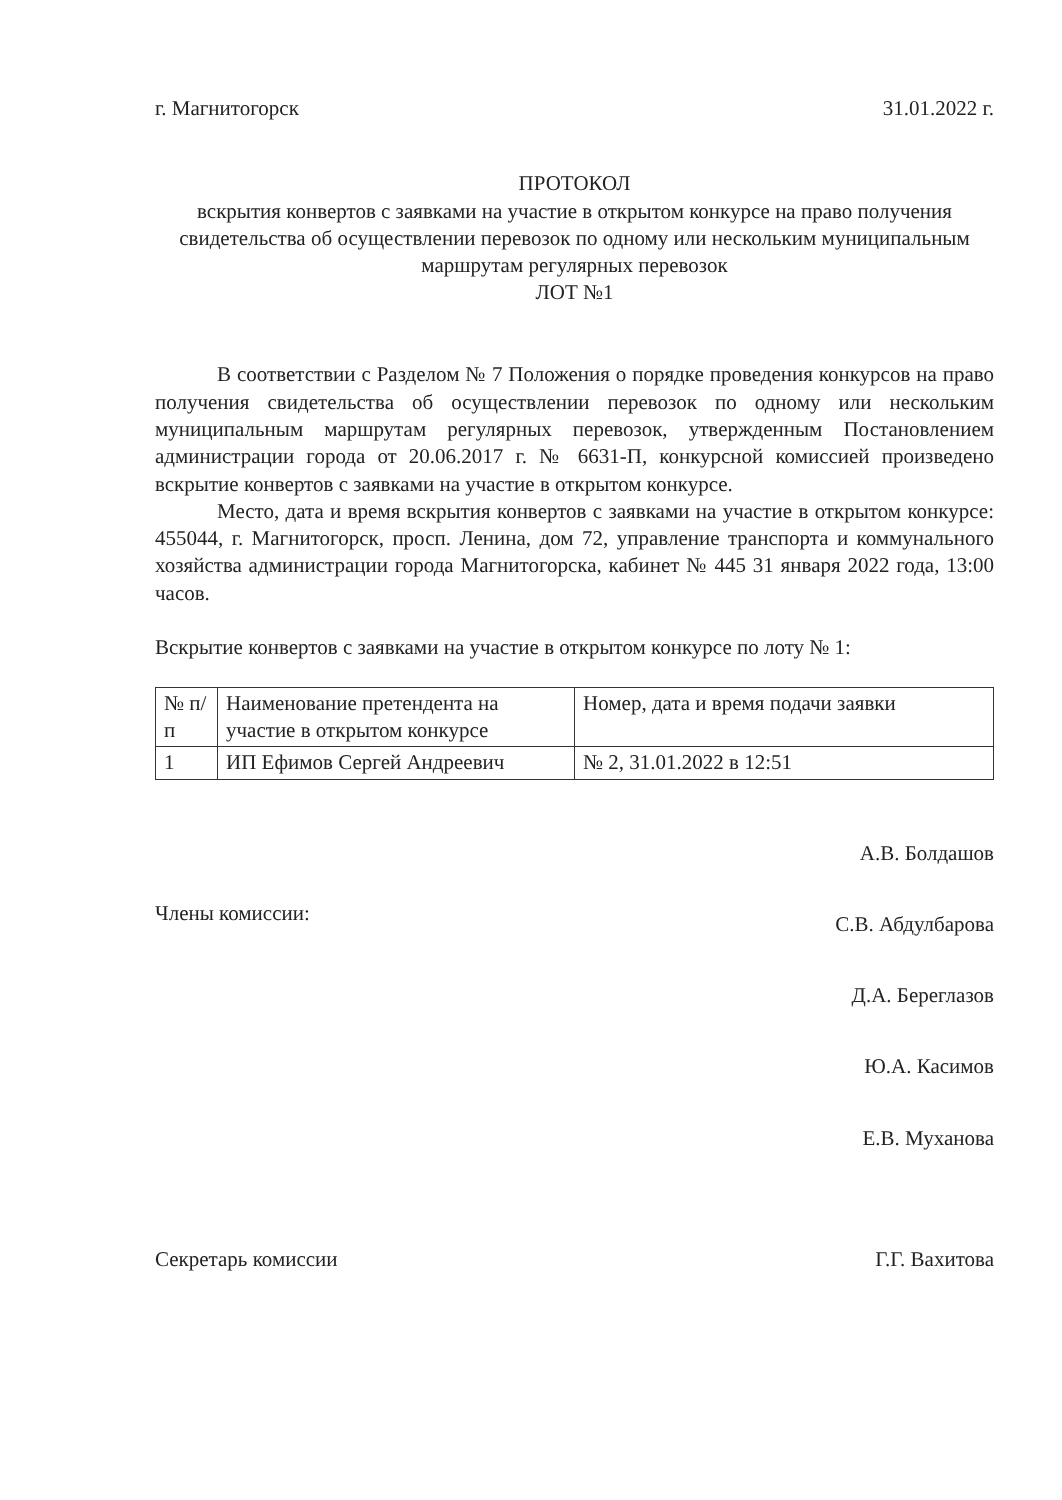г. Магнитогорск 31.01.2022 г.
ПРОТОКОЛ
вскрытия конвертов с заявками на участие в открытом конкурсе на право получения свидетельства об осуществлении перевозок по одному или нескольким муниципальным маршрутам регулярных перевозок
ЛОТ №1
В соответствии с Разделом № 7 Положения о порядке проведения конкурсов на право получения свидетельства об осуществлении перевозок по одному или нескольким муниципальным маршрутам регулярных перевозок, утвержденным Постановлением администрации города от 20.06.2017 г. № 6631-П, конкурсной комиссией произведено вскрытие конвертов с заявками на участие в открытом конкурсе.
Место, дата и время вскрытия конвертов с заявками на участие в открытом конкурсе: 455044, г. Магнитогорск, просп. Ленина, дом 72, управление транспорта и коммунального хозяйства администрации города Магнитогорска, кабинет № 445 31 января 2022 года, 13:00 часов.
Вскрытие конвертов с заявками на участие в открытом конкурсе по лоту № 1:
| № п/п | Наименование претендента на участие в открытом конкурсе | Номер, дата и время подачи заявки |
| --- | --- | --- |
| 1 | ИП Ефимов Сергей Андреевич | № 2, 31.01.2022 в 12:51 |
Члены комиссии:
А.В. Болдашов
С.В. Абдулбарова
Д.А. Береглазов
Ю.А. Касимов
Е.В. Муханова
Секретарь комиссии Г.Г. Вахитова